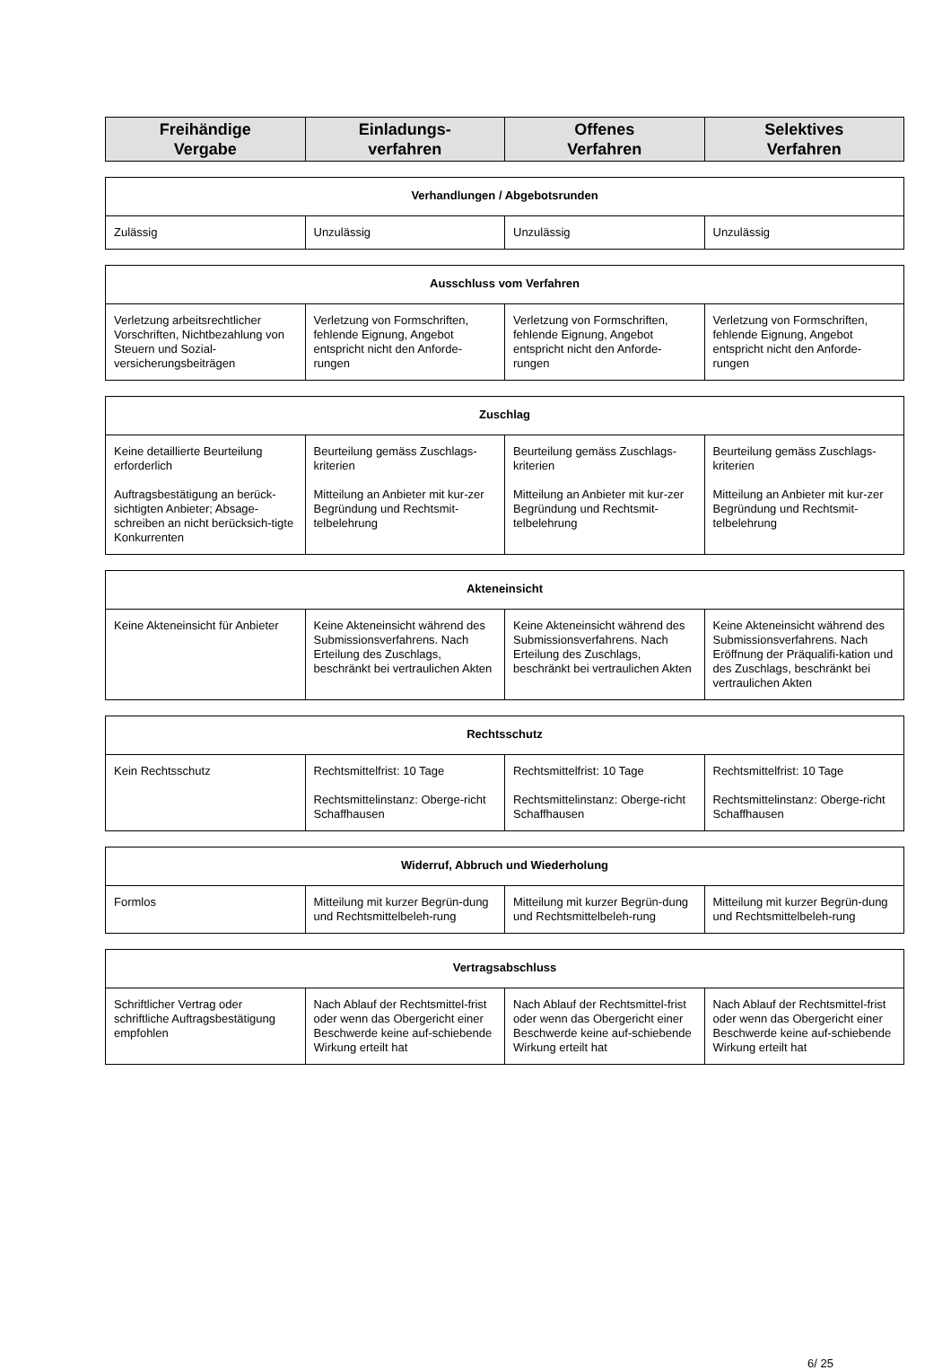| Freihändige Vergabe | Einladungs- verfahren | Offenes Verfahren | Selektives Verfahren |
| --- | --- | --- | --- |
| Verhandlungen / Abgebotsrunden | | | |
| --- | --- | --- | --- |
| Zulässig | Unzulässig | Unzulässig | Unzulässig |
| Ausschluss vom Verfahren | | | |
| --- | --- | --- | --- |
| Verletzung arbeitsrechtlicher Vorschriften, Nichtbezahlung von Steuern und Sozial-versicherungsbeiträgen | Verletzung von Formschriften, fehlende Eignung, Angebot entspricht nicht den Anforde-rungen | Verletzung von Formschriften, fehlende Eignung, Angebot entspricht nicht den Anforde-rungen | Verletzung von Formschriften, fehlende Eignung, Angebot entspricht nicht den Anforde-rungen |
| Zuschlag | | | |
| --- | --- | --- | --- |
| Keine detaillierte Beurteilung erforderlich Auftragsbestätigung an berück-sichtigten Anbieter; Absage-schreiben an nicht berücksich-tigte Konkurrenten | Beurteilung gemäss Zuschlags-kriterien Mitteilung an Anbieter mit kur-zer Begründung und Rechtsmit-telbelehrung | Beurteilung gemäss Zuschlags-kriterien Mitteilung an Anbieter mit kur-zer Begründung und Rechtsmit-telbelehrung | Beurteilung gemäss Zuschlags-kriterien Mitteilung an Anbieter mit kur-zer Begründung und Rechtsmit-telbelehrung |
| Akteneinsicht | | | |
| --- | --- | --- | --- |
| Keine Akteneinsicht für Anbieter | Keine Akteneinsicht während des Submissionsverfahrens. Nach Erteilung des Zuschlags, beschränkt bei vertraulichen Akten | Keine Akteneinsicht während des Submissionsverfahrens. Nach Erteilung des Zuschlags, beschränkt bei vertraulichen Akten | Keine Akteneinsicht während des Submissionsverfahrens. Nach Eröffnung der Präqualifi-kation und des Zuschlags, beschränkt bei vertraulichen Akten |
| Rechtsschutz | | | |
| --- | --- | --- | --- |
| Kein Rechtsschutz | Rechtsmittelfrist: 10 Tage Rechtsmittelinstanz: Oberge-richt Schaffhausen | Rechtsmittelfrist: 10 Tage Rechtsmittelinstanz: Oberge-richt Schaffhausen | Rechtsmittelfrist: 10 Tage Rechtsmittelinstanz: Oberge-richt Schaffhausen |
| Widerruf, Abbruch und Wiederholung | | | |
| --- | --- | --- | --- |
| Formlos | Mitteilung mit kurzer Begrün-dung und Rechtsmittelbeleh-rung | Mitteilung mit kurzer Begrün-dung und Rechtsmittelbeleh-rung | Mitteilung mit kurzer Begrün-dung und Rechtsmittelbeleh-rung |
| Vertragsabschluss | | | |
| --- | --- | --- | --- |
| Schriftlicher Vertrag oder schriftliche Auftragsbestätigung empfohlen | Nach Ablauf der Rechtsmittel-frist oder wenn das Obergericht einer Beschwerde keine auf-schiebende Wirkung erteilt hat | Nach Ablauf der Rechtsmittel-frist oder wenn das Obergericht einer Beschwerde keine auf-schiebende Wirkung erteilt hat | Nach Ablauf der Rechtsmittel-frist oder wenn das Obergericht einer Beschwerde keine auf-schiebende Wirkung erteilt hat |
6/ 25